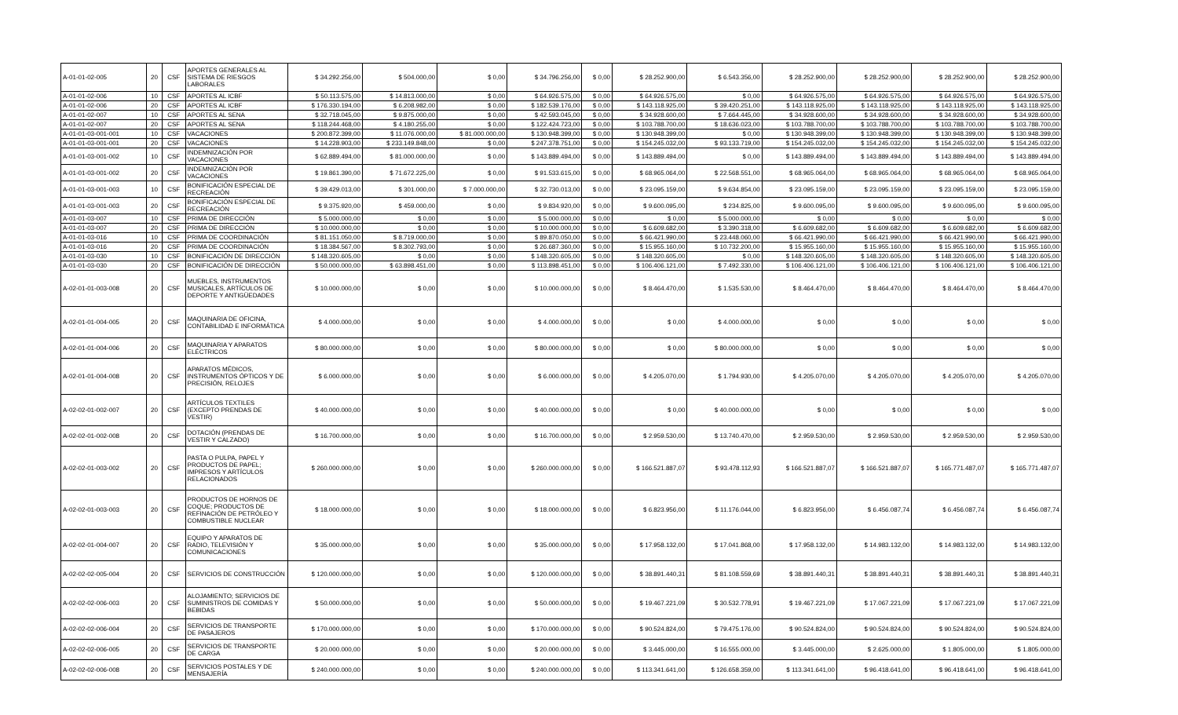| A-01-01-02-005 | 20 | CSF | APORTES GENERALES AL SISTEMA DE RIESGOS LABORALES | $ 34.292.256,00 | $ 504.000,00 | $ 0,00 | $ 34.796.256,00 | $ 0,00 | $ 28.252.900,00 | $ 6.543.356,00 | $ 28.252.900,00 | $ 28.252.900,00 | $ 28.252.900,00 | $ 28.252.900,00 |
| A-01-01-02-006 | 10 | CSF | APORTES AL ICBF | $ 50.113.575,00 | $ 14.813.000,00 | $ 0,00 | $ 64.926.575,00 | $ 0,00 | $ 64.926.575,00 | $ 0,00 | $ 64.926.575,00 | $ 64.926.575,00 | $ 64.926.575,00 | $ 64.926.575,00 |
| A-01-01-02-006 | 20 | CSF | APORTES AL ICBF | $ 176.330.194,00 | $ 6.208.982,00 | $ 0,00 | $ 182.539.176,00 | $ 0,00 | $ 143.118.925,00 | $ 39.420.251,00 | $ 143.118.925,00 | $ 143.118.925,00 | $ 143.118.925,00 | $ 143.118.925,00 |
| A-01-01-02-007 | 10 | CSF | APORTES AL SENA | $ 32.718.045,00 | $ 9.875.000,00 | $ 0,00 | $ 42.593.045,00 | $ 0,00 | $ 34.928.600,00 | $ 7.664.445,00 | $ 34.928.600,00 | $ 34.928.600,00 | $ 34.928.600,00 | $ 34.928.600,00 |
| A-01-01-02-007 | 20 | CSF | APORTES AL SENA | $ 118.244.468,00 | $ 4.180.255,00 | $ 0,00 | $ 122.424.723,00 | $ 0,00 | $ 103.788.700,00 | $ 18.636.023,00 | $ 103.788.700,00 | $ 103.788.700,00 | $ 103.788.700,00 | $ 103.788.700,00 |
| A-01-01-03-001-001 | 10 | CSF | VACACIONES | $ 200.872.399,00 | $ 11.076.000,00 | $ 81.000.000,00 | $ 130.948.399,00 | $ 0,00 | $ 130.948.399,00 | $ 0,00 | $ 130.948.399,00 | $ 130.948.399,00 | $ 130.948.399,00 | $ 130.948.399,00 |
| A-01-01-03-001-001 | 20 | CSF | VACACIONES | $ 14.228.903,00 | $ 233.149.848,00 | $ 0,00 | $ 247.378.751,00 | $ 0,00 | $ 154.245.032,00 | $ 93.133.719,00 | $ 154.245.032,00 | $ 154.245.032,00 | $ 154.245.032,00 | $ 154.245.032,00 |
| A-01-01-03-001-002 | 10 | CSF | INDEMNIZACIÓN POR VACACIONES | $ 62.889.494,00 | $ 81.000.000,00 | $ 0,00 | $ 143.889.494,00 | $ 0,00 | $ 143.889.494,00 | $ 0,00 | $ 143.889.494,00 | $ 143.889.494,00 | $ 143.889.494,00 | $ 143.889.494,00 |
| A-01-01-03-001-002 | 20 | CSF | INDEMNIZACIÓN POR VACACIONES | $ 19.861.390,00 | $ 71.672.225,00 | $ 0,00 | $ 91.533.615,00 | $ 0,00 | $ 68.965.064,00 | $ 22.568.551,00 | $ 68.965.064,00 | $ 68.965.064,00 | $ 68.965.064,00 | $ 68.965.064,00 |
| A-01-01-03-001-003 | 10 | CSF | BONIFICACIÓN ESPECIAL DE RECREACIÓN | $ 39.429.013,00 | $ 301.000,00 | $ 7.000.000,00 | $ 32.730.013,00 | $ 0,00 | $ 23.095.159,00 | $ 9.634.854,00 | $ 23.095.159,00 | $ 23.095.159,00 | $ 23.095.159,00 | $ 23.095.159,00 |
| A-01-01-03-001-003 | 20 | CSF | BONIFICACIÓN ESPECIAL DE RECREACIÓN | $ 9.375.920,00 | $ 459.000,00 | $ 0,00 | $ 9.834.920,00 | $ 0,00 | $ 9.600.095,00 | $ 234.825,00 | $ 9.600.095,00 | $ 9.600.095,00 | $ 9.600.095,00 | $ 9.600.095,00 |
| A-01-01-03-007 | 10 | CSF | PRIMA DE DIRECCIÓN | $ 5.000.000,00 | $ 0,00 | $ 0,00 | $ 5.000.000,00 | $ 0,00 | $ 0,00 | $ 5.000.000,00 | $ 0,00 | $ 0,00 | $ 0,00 | $ 0,00 |
| A-01-01-03-007 | 20 | CSF | PRIMA DE DIRECCIÓN | $ 10.000.000,00 | $ 0,00 | $ 0,00 | $ 10.000.000,00 | $ 0,00 | $ 6.609.682,00 | $ 3.390.318,00 | $ 6.609.682,00 | $ 6.609.682,00 | $ 6.609.682,00 | $ 6.609.682,00 |
| A-01-01-03-016 | 10 | CSF | PRIMA DE COORDINACIÓN | $ 81.151.050,00 | $ 8.719.000,00 | $ 0,00 | $ 89.870.050,00 | $ 0,00 | $ 66.421.990,00 | $ 23.448.060,00 | $ 66.421.990,00 | $ 66.421.990,00 | $ 66.421.990,00 | $ 66.421.990,00 |
| A-01-01-03-016 | 20 | CSF | PRIMA DE COORDINACIÓN | $ 18.384.567,00 | $ 8.302.793,00 | $ 0,00 | $ 26.687.360,00 | $ 0,00 | $ 15.955.160,00 | $ 10.732.200,00 | $ 15.955.160,00 | $ 15.955.160,00 | $ 15.955.160,00 | $ 15.955.160,00 |
| A-01-01-03-030 | 10 | CSF | BONIFICACIÓN DE DIRECCIÓN | $ 148.320.605,00 | $ 0,00 | $ 0,00 | $ 148.320.605,00 | $ 0,00 | $ 148.320.605,00 | $ 0,00 | $ 148.320.605,00 | $ 148.320.605,00 | $ 148.320.605,00 | $ 148.320.605,00 |
| A-01-01-03-030 | 20 | CSF | BONIFICACIÓN DE DIRECCIÓN | $ 50.000.000,00 | $ 63.898.451,00 | $ 0,00 | $ 113.898.451,00 | $ 0,00 | $ 106.406.121,00 | $ 7.492.330,00 | $ 106.406.121,00 | $ 106.406.121,00 | $ 106.406.121,00 | $ 106.406.121,00 |
| A-02-01-01-003-008 | 20 | CSF | MUEBLES, INSTRUMENTOS MUSICALES, ARTÍCULOS DE DEPORTE Y ANTIGÜEDADES | $ 10.000.000,00 | $ 0,00 | $ 0,00 | $ 10.000.000,00 | $ 0,00 | $ 8.464.470,00 | $ 1.535.530,00 | $ 8.464.470,00 | $ 8.464.470,00 | $ 8.464.470,00 | $ 8.464.470,00 |
| A-02-01-01-004-005 | 20 | CSF | MAQUINARIA DE OFICINA, CONTABILIDAD E INFORMÁTICA | $ 4.000.000,00 | $ 0,00 | $ 0,00 | $ 4.000.000,00 | $ 0,00 | $ 0,00 | $ 4.000.000,00 | $ 0,00 | $ 0,00 | $ 0,00 | $ 0,00 |
| A-02-01-01-004-006 | 20 | CSF | MAQUINARIA Y APARATOS ELÉCTRICOS | $ 80.000.000,00 | $ 0,00 | $ 0,00 | $ 80.000.000,00 | $ 0,00 | $ 0,00 | $ 80.000.000,00 | $ 0,00 | $ 0,00 | $ 0,00 | $ 0,00 |
| A-02-01-01-004-008 | 20 | CSF | APARATOS MÉDICOS, INSTRUMENTOS ÓPTICOS Y DE PRECISIÓN, RELOJES | $ 6.000.000,00 | $ 0,00 | $ 0,00 | $ 6.000.000,00 | $ 0,00 | $ 4.205.070,00 | $ 1.794.930,00 | $ 4.205.070,00 | $ 4.205.070,00 | $ 4.205.070,00 | $ 4.205.070,00 |
| A-02-02-01-002-007 | 20 | CSF | ARTÍCULOS TEXTILES (EXCEPTO PRENDAS DE VESTIR) | $ 40.000.000,00 | $ 0,00 | $ 0,00 | $ 40.000.000,00 | $ 0,00 | $ 0,00 | $ 40.000.000,00 | $ 0,00 | $ 0,00 | $ 0,00 | $ 0,00 |
| A-02-02-01-002-008 | 20 | CSF | DOTACIÓN (PRENDAS DE VESTIR Y CALZADO) | $ 16.700.000,00 | $ 0,00 | $ 0,00 | $ 16.700.000,00 | $ 0,00 | $ 2.959.530,00 | $ 13.740.470,00 | $ 2.959.530,00 | $ 2.959.530,00 | $ 2.959.530,00 | $ 2.959.530,00 |
| A-02-02-01-003-002 | 20 | CSF | PASTA O PULPA, PAPEL Y PRODUCTOS DE PAPEL; IMPRESOS Y ARTÍCULOS RELACIONADOS | $ 260.000.000,00 | $ 0,00 | $ 0,00 | $ 260.000.000,00 | $ 0,00 | $ 166.521.887,07 | $ 93.478.112,93 | $ 166.521.887,07 | $ 166.521.887,07 | $ 165.771.487,07 | $ 165.771.487,07 |
| A-02-02-01-003-003 | 20 | CSF | PRODUCTOS DE HORNOS DE COQUE; PRODUCTOS DE REFINACIÓN DE PETRÓLEO Y COMBUSTIBLE NUCLEAR | $ 18.000.000,00 | $ 0,00 | $ 0,00 | $ 18.000.000,00 | $ 0,00 | $ 6.823.956,00 | $ 11.176.044,00 | $ 6.823.956,00 | $ 6.456.087,74 | $ 6.456.087,74 | $ 6.456.087,74 |
| A-02-02-01-004-007 | 20 | CSF | EQUIPO Y APARATOS DE RADIO, TELEVISIÓN Y COMUNICACIONES | $ 35.000.000,00 | $ 0,00 | $ 0,00 | $ 35.000.000,00 | $ 0,00 | $ 17.958.132,00 | $ 17.041.868,00 | $ 17.958.132,00 | $ 14.983.132,00 | $ 14.983.132,00 | $ 14.983.132,00 |
| A-02-02-02-005-004 | 20 | CSF | SERVICIOS DE CONSTRUCCIÓN | $ 120.000.000,00 | $ 0,00 | $ 0,00 | $ 120.000.000,00 | $ 0,00 | $ 38.891.440,31 | $ 81.108.559,69 | $ 38.891.440,31 | $ 38.891.440,31 | $ 38.891.440,31 | $ 38.891.440,31 |
| A-02-02-02-006-003 | 20 | CSF | ALOJAMIENTO; SERVICIOS DE SUMINISTROS DE COMIDAS Y BEBIDAS | $ 50.000.000,00 | $ 0,00 | $ 0,00 | $ 50.000.000,00 | $ 0,00 | $ 19.467.221,09 | $ 30.532.778,91 | $ 19.467.221,09 | $ 17.067.221,09 | $ 17.067.221,09 | $ 17.067.221,09 |
| A-02-02-02-006-004 | 20 | CSF | SERVICIOS DE TRANSPORTE DE PASAJEROS | $ 170.000.000,00 | $ 0,00 | $ 0,00 | $ 170.000.000,00 | $ 0,00 | $ 90.524.824,00 | $ 79.475.176,00 | $ 90.524.824,00 | $ 90.524.824,00 | $ 90.524.824,00 | $ 90.524.824,00 |
| A-02-02-02-006-005 | 20 | CSF | SERVICIOS DE TRANSPORTE DE CARGA | $ 20.000.000,00 | $ 0,00 | $ 0,00 | $ 20.000.000,00 | $ 0,00 | $ 3.445.000,00 | $ 16.555.000,00 | $ 3.445.000,00 | $ 2.625.000,00 | $ 1.805.000,00 | $ 1.805.000,00 |
| A-02-02-02-006-008 | 20 | CSF | SERVICIOS POSTALES Y DE MENSAJERÍA | $ 240.000.000,00 | $ 0,00 | $ 0,00 | $ 240.000.000,00 | $ 0,00 | $ 113.341.641,00 | $ 126.658.359,00 | $ 113.341.641,00 | $ 96.418.641,00 | $ 96.418.641,00 | $ 96.418.641,00 |